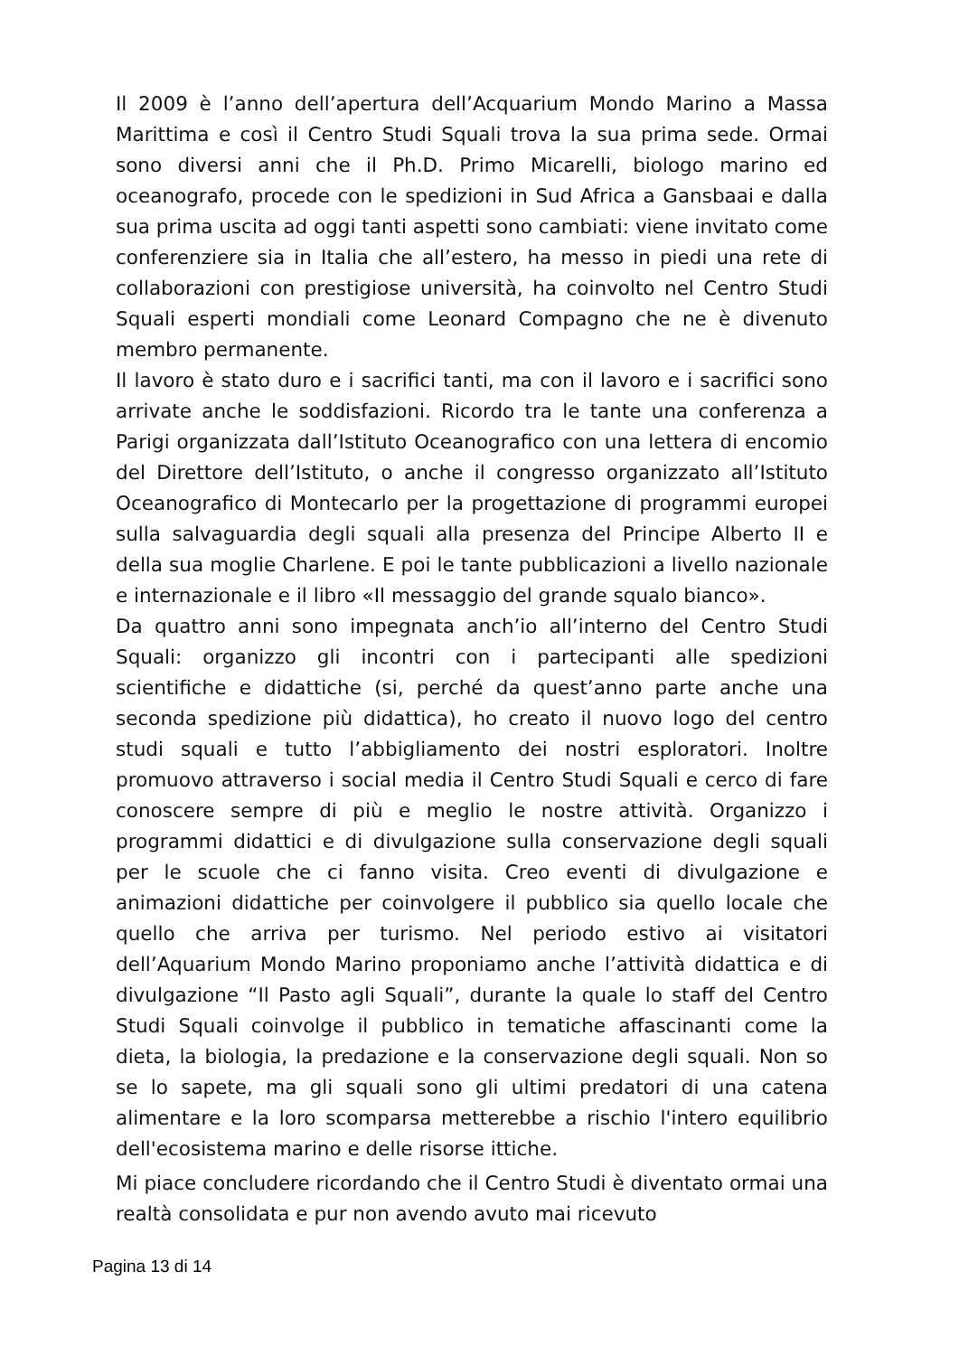Il 2009 è l’anno dell’apertura dell’Acquarium Mondo Marino a Massa Marittima e così il Centro Studi Squali trova la sua prima sede. Ormai sono diversi anni che il Ph.D. Primo Micarelli, biologo marino ed oceanografo, procede con le spedizioni in Sud Africa a Gansbaai e dalla sua prima uscita ad oggi tanti aspetti sono cambiati: viene invitato come conferenziere sia in Italia che all’estero, ha messo in piedi una rete di collaborazioni con prestigiose università, ha coinvolto nel Centro Studi Squali esperti mondiali come Leonard Compagno che ne è divenuto membro permanente.
Il lavoro è stato duro e i sacrifici tanti, ma con il lavoro e i sacrifici sono arrivate anche le soddisfazioni. Ricordo tra le tante una conferenza a Parigi organizzata dall’Istituto Oceanografico con una lettera di encomio del Direttore dell’Istituto, o anche il congresso organizzato all’Istituto Oceanografico di Montecarlo per la progettazione di programmi europei sulla salvaguardia degli squali alla presenza del Principe Alberto II e della sua moglie Charlene. E poi le tante pubblicazioni a livello nazionale e internazionale e il libro «Il messaggio del grande squalo bianco».
Da quattro anni sono impegnata anch’io all’interno del Centro Studi Squali: organizzo gli incontri con i partecipanti alle spedizioni scientifiche e didattiche (si, perché da quest’anno parte anche una seconda spedizione più didattica), ho creato il nuovo logo del centro studi squali e tutto l’abbigliamento dei nostri esploratori. Inoltre promuovo attraverso i social media il Centro Studi Squali e cerco di fare conoscere sempre di più e meglio le nostre attività. Organizzo i programmi didattici e di divulgazione sulla conservazione degli squali per le scuole che ci fanno visita. Creo eventi di divulgazione e animazioni didattiche per coinvolgere il pubblico sia quello locale che quello che arriva per turismo. Nel periodo estivo ai visitatori dell’Aquarium Mondo Marino proponiamo anche l’attività didattica e di divulgazione “Il Pasto agli Squali”, durante la quale lo staff del Centro Studi Squali coinvolge il pubblico in tematiche affascinanti come la dieta, la biologia, la predazione e la conservazione degli squali. Non so se lo sapete, ma gli squali sono gli ultimi predatori di una catena alimentare e la loro scomparsa metterebbe a rischio l'intero equilibrio dell'ecosistema marino e delle risorse ittiche.
Mi piace concludere ricordando che il Centro Studi è diventato ormai una realtà consolidata e pur non avendo avuto mai ricevuto
Pagina 13 di 14